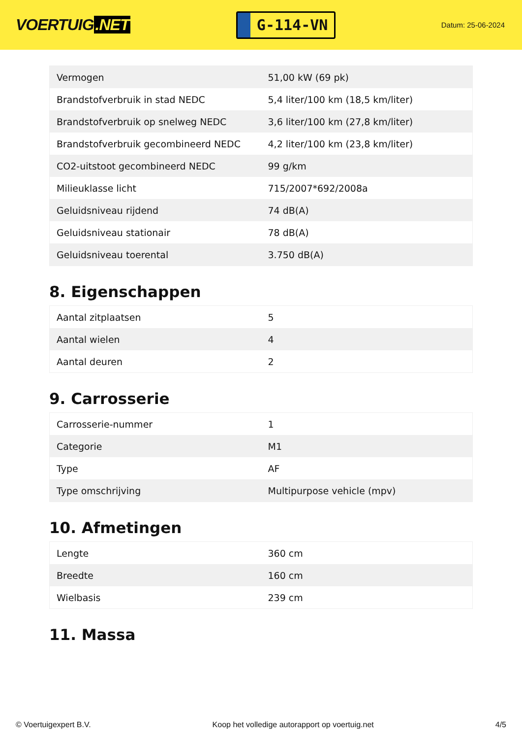VOERTUIG.NET
G-114-VN
Datum: 25-06-2024
| Vermogen | 51,00 kW (69 pk) |
| Brandstofverbruik in stad NEDC | 5,4 liter/100 km (18,5 km/liter) |
| Brandstofverbruik op snelweg NEDC | 3,6 liter/100 km (27,8 km/liter) |
| Brandstofverbruik gecombineerd NEDC | 4,2 liter/100 km (23,8 km/liter) |
| CO2-uitstoot gecombineerd NEDC | 99 g/km |
| Milieuklasse licht | 715/2007*692/2008a |
| Geluidsniveau rijdend | 74 dB(A) |
| Geluidsniveau stationair | 78 dB(A) |
| Geluidsniveau toerental | 3.750 dB(A) |
8. Eigenschappen
| Aantal zitplaatsen | 5 |
| Aantal wielen | 4 |
| Aantal deuren | 2 |
9. Carrosserie
| Carrosserie-nummer | 1 |
| Categorie | M1 |
| Type | AF |
| Type omschrijving | Multipurpose vehicle (mpv) |
10. Afmetingen
| Lengte | 360 cm |
| Breedte | 160 cm |
| Wielbasis | 239 cm |
11. Massa
© Voertuigexpert B.V. Koop het volledige autorapport op voertuig.net 4/5